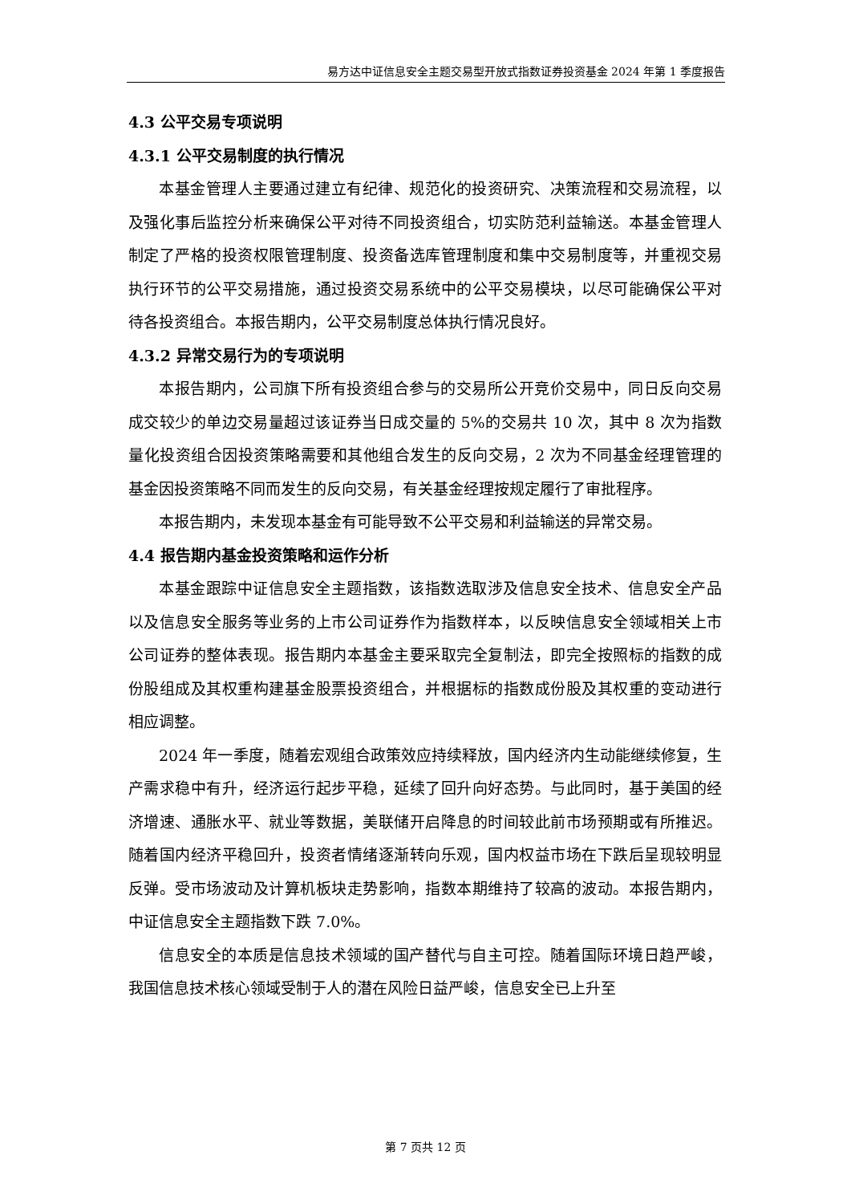易方达中证信息安全主题交易型开放式指数证券投资基金 2024 年第 1 季度报告
4.3 公平交易专项说明
4.3.1 公平交易制度的执行情况
本基金管理人主要通过建立有纪律、规范化的投资研究、决策流程和交易流程，以及强化事后监控分析来确保公平对待不同投资组合，切实防范利益输送。本基金管理人制定了严格的投资权限管理制度、投资备选库管理制度和集中交易制度等，并重视交易执行环节的公平交易措施，通过投资交易系统中的公平交易模块，以尽可能确保公平对待各投资组合。本报告期内，公平交易制度总体执行情况良好。
4.3.2 异常交易行为的专项说明
本报告期内，公司旗下所有投资组合参与的交易所公开竞价交易中，同日反向交易成交较少的单边交易量超过该证券当日成交量的 5%的交易共 10 次，其中 8 次为指数量化投资组合因投资策略需要和其他组合发生的反向交易，2 次为不同基金经理管理的基金因投资策略不同而发生的反向交易，有关基金经理按规定履行了审批程序。
本报告期内，未发现本基金有可能导致不公平交易和利益输送的异常交易。
4.4 报告期内基金投资策略和运作分析
本基金跟踪中证信息安全主题指数，该指数选取涉及信息安全技术、信息安全产品以及信息安全服务等业务的上市公司证券作为指数样本，以反映信息安全领域相关上市公司证券的整体表现。报告期内本基金主要采取完全复制法，即完全按照标的指数的成份股组成及其权重构建基金股票投资组合，并根据标的指数成份股及其权重的变动进行相应调整。
2024 年一季度，随着宏观组合政策效应持续释放，国内经济内生动能继续修复，生产需求稳中有升，经济运行起步平稳，延续了回升向好态势。与此同时，基于美国的经济增速、通胀水平、就业等数据，美联储开启降息的时间较此前市场预期或有所推迟。随着国内经济平稳回升，投资者情绪逐渐转向乐观，国内权益市场在下跌后呈现较明显反弹。受市场波动及计算机板块走势影响，指数本期维持了较高的波动。本报告期内，中证信息安全主题指数下跌 7.0%。
信息安全的本质是信息技术领域的国产替代与自主可控。随着国际环境日趋严峻，我国信息技术核心领域受制于人的潜在风险日益严峻，信息安全已上升至
第 7 页共 12 页